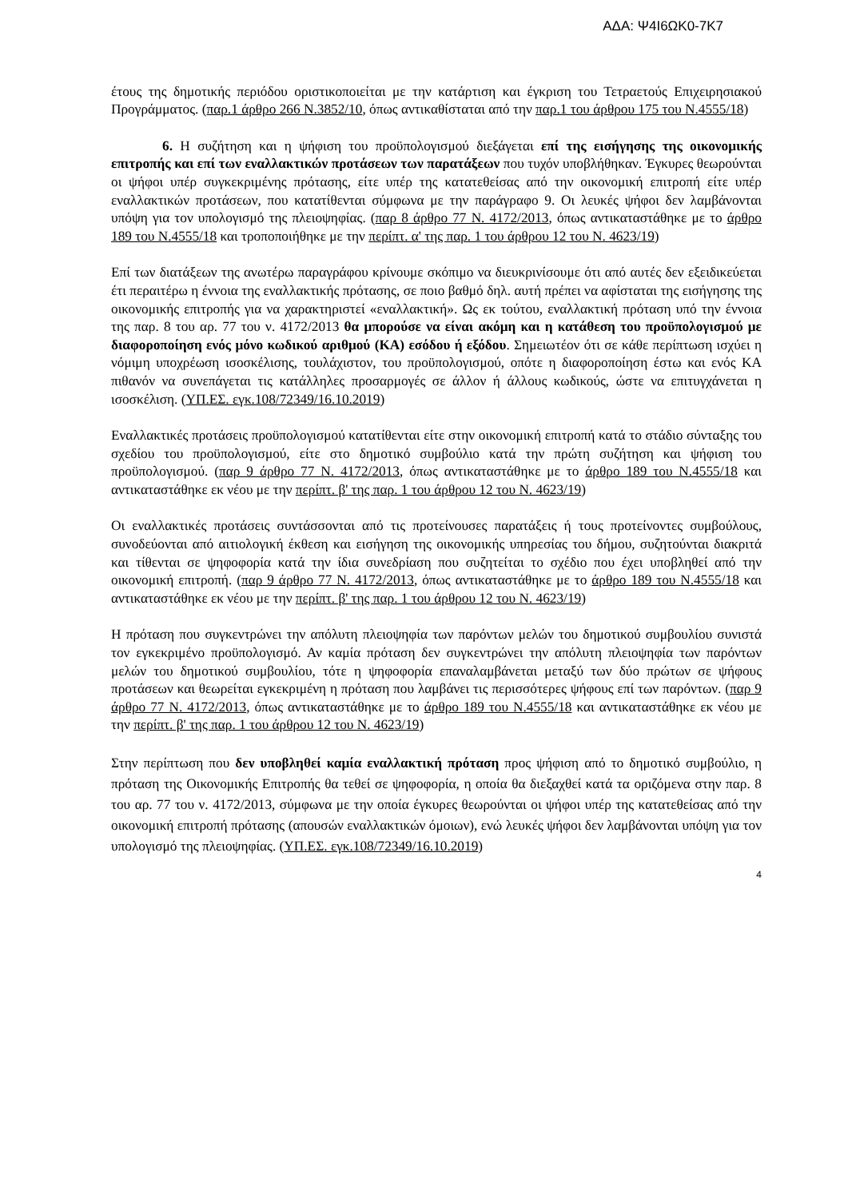ΑΔΑ: Ψ4Ι6ΩΚ0-7Κ7
έτους της δημοτικής περιόδου οριστικοποιείται με την κατάρτιση και έγκριση του Τετραετούς Επιχειρησιακού Προγράμματος. (παρ.1 άρθρο 266 Ν.3852/10, όπως αντικαθίσταται από την παρ.1 του άρθρου 175 του Ν.4555/18)
6. Η συζήτηση και η ψήφιση του προϋπολογισμού διεξάγεται επί της εισήγησης της οικονομικής επιτροπής και επί των εναλλακτικών προτάσεων των παρατάξεων που τυχόν υποβλήθηκαν. Έγκυρες θεωρούνται οι ψήφοι υπέρ συγκεκριμένης πρότασης, είτε υπέρ της κατατεθείσας από την οικονομική επιτροπή είτε υπέρ εναλλακτικών προτάσεων, που κατατίθενται σύμφωνα με την παράγραφο 9. Οι λευκές ψήφοι δεν λαμβάνονται υπόψη για τον υπολογισμό της πλειοψηφίας. (παρ 8 άρθρο 77 Ν. 4172/2013, όπως αντικαταστάθηκε με το άρθρο 189 του Ν.4555/18 και τροποποιήθηκε με την περίπτ. α' της παρ. 1 του άρθρου 12 του Ν. 4623/19)
Επί των διατάξεων της ανωτέρω παραγράφου κρίνουμε σκόπιμο να διευκρινίσουμε ότι από αυτές δεν εξειδικεύεται έτι περαιτέρω η έννοια της εναλλακτικής πρότασης, σε ποιο βαθμό δηλ. αυτή πρέπει να αφίσταται της εισήγησης της οικονομικής επιτροπής για να χαρακτηριστεί «εναλλακτική». Ως εκ τούτου, εναλλακτική πρόταση υπό την έννοια της παρ. 8 του αρ. 77 του ν. 4172/2013 θα μπορούσε να είναι ακόμη και η κατάθεση του προϋπολογισμού με διαφοροποίηση ενός μόνο κωδικού αριθμού (ΚΑ) εσόδου ή εξόδου. Σημειωτέον ότι σε κάθε περίπτωση ισχύει η νόμιμη υποχρέωση ισοσκέλισης, τουλάχιστον, του προϋπολογισμού, οπότε η διαφοροποίηση έστω και ενός ΚΑ πιθανόν να συνεπάγεται τις κατάλληλες προσαρμογές σε άλλον ή άλλους κωδικούς, ώστε να επιτυγχάνεται η ισοσκέλιση. (ΥΠ.ΕΣ. εγκ.108/72349/16.10.2019)
Εναλλακτικές προτάσεις προϋπολογισμού κατατίθενται είτε στην οικονομική επιτροπή κατά το στάδιο σύνταξης του σχεδίου του προϋπολογισμού, είτε στο δημοτικό συμβούλιο κατά την πρώτη συζήτηση και ψήφιση του προϋπολογισμού. (παρ 9 άρθρο 77 Ν. 4172/2013, όπως αντικαταστάθηκε με το άρθρο 189 του Ν.4555/18 και αντικαταστάθηκε εκ νέου με την περίπτ. β' της παρ. 1 του άρθρου 12 του Ν. 4623/19)
Οι εναλλακτικές προτάσεις συντάσσονται από τις προτείνουσες παρατάξεις ή τους προτείνοντες συμβούλους, συνοδεύονται από αιτιολογική έκθεση και εισήγηση της οικονομικής υπηρεσίας του δήμου, συζητούνται διακριτά και τίθενται σε ψηφοφορία κατά την ίδια συνεδρίαση που συζητείται το σχέδιο που έχει υποβληθεί από την οικονομική επιτροπή. (παρ 9 άρθρο 77 Ν. 4172/2013, όπως αντικαταστάθηκε με το άρθρο 189 του Ν.4555/18 και αντικαταστάθηκε εκ νέου με την περίπτ. β' της παρ. 1 του άρθρου 12 του Ν. 4623/19)
Η πρόταση που συγκεντρώνει την απόλυτη πλειοψηφία των παρόντων μελών του δημοτικού συμβουλίου συνιστά τον εγκεκριμένο προϋπολογισμό. Αν καμία πρόταση δεν συγκεντρώνει την απόλυτη πλειοψηφία των παρόντων μελών του δημοτικού συμβουλίου, τότε η ψηφοφορία επαναλαμβάνεται μεταξύ των δύο πρώτων σε ψήφους προτάσεων και θεωρείται εγκεκριμένη η πρόταση που λαμβάνει τις περισσότερες ψήφους επί των παρόντων. (παρ 9 άρθρο 77 Ν. 4172/2013, όπως αντικαταστάθηκε με το άρθρο 189 του Ν.4555/18 και αντικαταστάθηκε εκ νέου με την περίπτ. β' της παρ. 1 του άρθρου 12 του Ν. 4623/19)
Στην περίπτωση που δεν υποβληθεί καμία εναλλακτική πρόταση προς ψήφιση από το δημοτικό συμβούλιο, η πρόταση της Οικονομικής Επιτροπής θα τεθεί σε ψηφοφορία, η οποία θα διεξαχθεί κατά τα οριζόμενα στην παρ. 8 του αρ. 77 του ν. 4172/2013, σύμφωνα με την οποία έγκυρες θεωρούνται οι ψήφοι υπέρ της κατατεθείσας από την οικονομική επιτροπή πρότασης (απουσών εναλλακτικών όμοιων), ενώ λευκές ψήφοι δεν λαμβάνονται υπόψη για τον υπολογισμό της πλειοψηφίας. (ΥΠ.ΕΣ. εγκ.108/72349/16.10.2019)
4